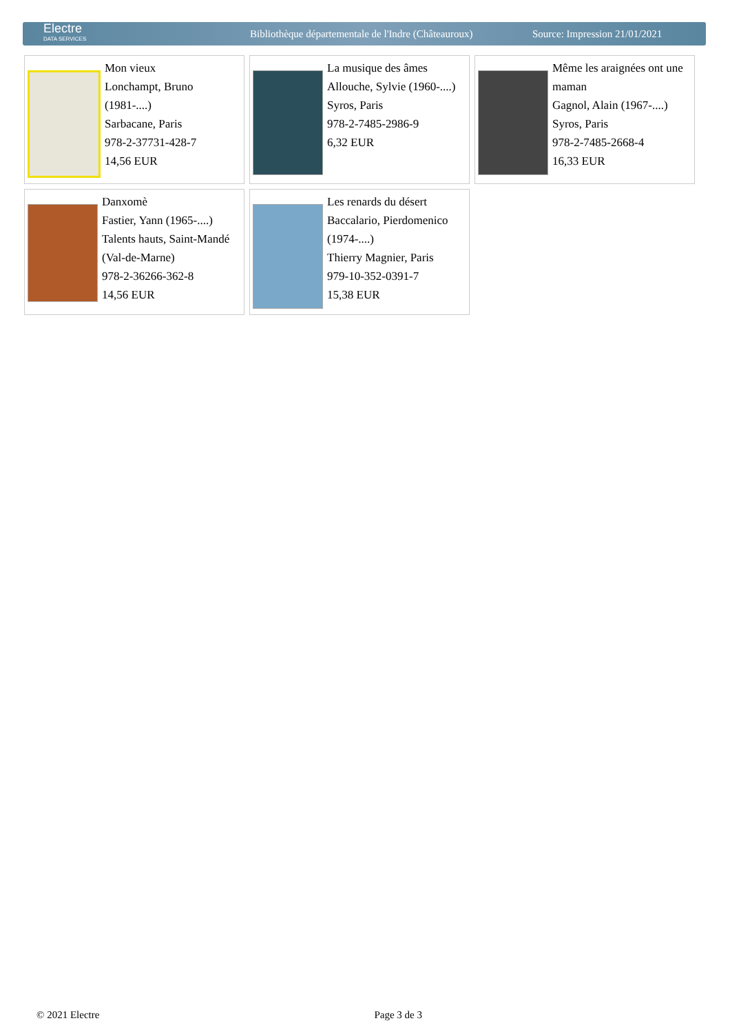Electre
DATA SERVICES
Bibliothèque départementale de l'Indre (Châteauroux)
Source: Impression 21/01/2021
| Mon vieux Lonchampt, Bruno (1981-....) Sarbacane, Paris 978-2-37731-428-7 14,56 EUR | La musique des âmes Allouche, Sylvie (1960-....) Syros, Paris 978-2-7485-2986-9 6,32 EUR | Même les araignées ont une maman Gagnol, Alain (1967-....) Syros, Paris 978-2-7485-2668-4 16,33 EUR |
| Danxomè Fastier, Yann (1965-....) Talents hauts, Saint-Mandé (Val-de-Marne) 978-2-36266-362-8 14,56 EUR | Les renards du désert Baccalario, Pierdomenico (1974-....) Thierry Magnier, Paris 979-10-352-0391-7 15,38 EUR | |
© 2021 Electre Page 3 de 3